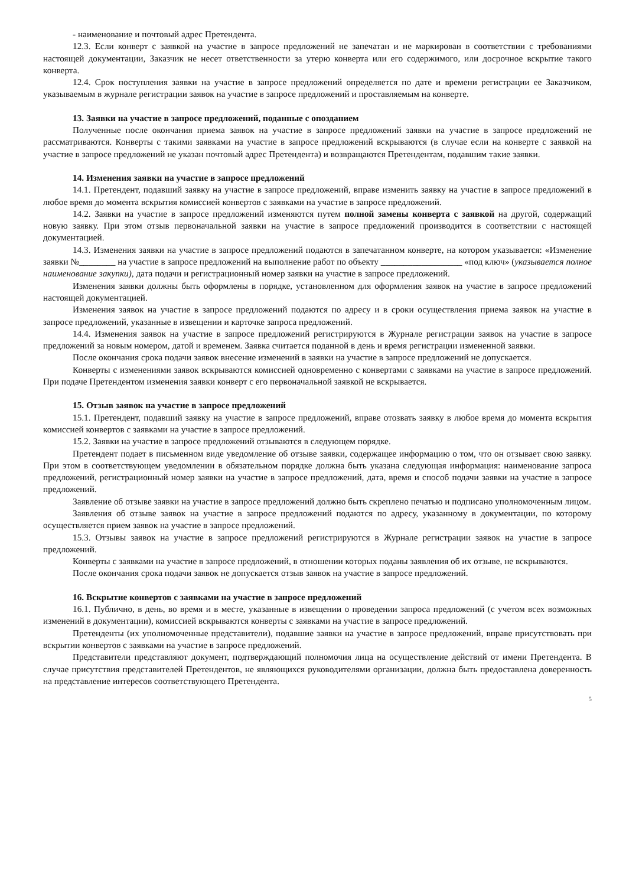- наименование и почтовый адрес Претендента.
12.3. Если конверт с заявкой на участие в запросе предложений не запечатан и не маркирован в соответствии с требованиями настоящей документации, Заказчик не несет ответственности за утерю конверта или его содержимого, или досрочное вскрытие такого конверта.
12.4. Срок поступления заявки на участие в запросе предложений определяется по дате и времени регистрации ее Заказчиком, указываемым в журнале регистрации заявок на участие в запросе предложений и проставляемым на конверте.
13. Заявки на участие в запросе предложений, поданные с опозданием
Полученные после окончания приема заявок на участие в запросе предложений заявки на участие в запросе предложений не рассматриваются. Конверты с такими заявками на участие в запросе предложений вскрываются (в случае если на конверте с заявкой на участие в запросе предложений не указан почтовый адрес Претендента) и возвращаются Претендентам, подавшим такие заявки.
14. Изменения заявки на участие в запросе предложений
14.1. Претендент, подавший заявку на участие в запросе предложений, вправе изменить заявку на участие в запросе предложений в любое время до момента вскрытия комиссией конвертов с заявками на участие в запросе предложений.
14.2. Заявки на участие в запросе предложений изменяются путем полной замены конверта с заявкой на другой, содержащий новую заявку. При этом отзыв первоначальной заявки на участие в запросе предложений производится в соответствии с настоящей документацией.
14.3. Изменения заявки на участие в запросе предложений подаются в запечатанном конверте, на котором указывается: «Изменение заявки №________ на участие в запросе предложений на выполнение работ по объекту __________________ «под ключ» (указывается полное наименование закупки), дата подачи и регистрационный номер заявки на участие в запросе предложений.
Изменения заявки должны быть оформлены в порядке, установленном для оформления заявок на участие в запросе предложений настоящей документацией.
Изменения заявок на участие в запросе предложений подаются по адресу и в сроки осуществления приема заявок на участие в запросе предложений, указанные в извещении и карточке запроса предложений.
14.4. Изменения заявок на участие в запросе предложений регистрируются в Журнале регистрации заявок на участие в запросе предложений за новым номером, датой и временем. Заявка считается поданной в день и время регистрации измененной заявки.
После окончания срока подачи заявок внесение изменений в заявки на участие в запросе предложений не допускается.
Конверты с изменениями заявок вскрываются комиссией одновременно с конвертами с заявками на участие в запросе предложений. При подаче Претендентом изменения заявки конверт с его первоначальной заявкой не вскрывается.
15. Отзыв заявок на участие в запросе предложений
15.1. Претендент, подавший заявку на участие в запросе предложений, вправе отозвать заявку в любое время до момента вскрытия комиссией конвертов с заявками на участие в запросе предложений.
15.2. Заявки на участие в запросе предложений отзываются в следующем порядке.
Претендент подает в письменном виде уведомление об отзыве заявки, содержащее информацию о том, что он отзывает свою заявку. При этом в соответствующем уведомлении в обязательном порядке должна быть указана следующая информация: наименование запроса предложений, регистрационный номер заявки на участие в запросе предложений, дата, время и способ подачи заявки на участие в запросе предложений.
Заявление об отзыве заявки на участие в запросе предложений должно быть скреплено печатью и подписано уполномоченным лицом.
Заявления об отзыве заявок на участие в запросе предложений подаются по адресу, указанному в документации, по которому осуществляется прием заявок на участие в запросе предложений.
15.3. Отзывы заявок на участие в запросе предложений регистрируются в Журнале регистрации заявок на участие в запросе предложений.
Конверты с заявками на участие в запросе предложений, в отношении которых поданы заявления об их отзыве, не вскрываются.
После окончания срока подачи заявок не допускается отзыв заявок на участие в запросе предложений.
16. Вскрытие конвертов с заявками на участие в запросе предложений
16.1. Публично, в день, во время и в месте, указанные в извещении о проведении запроса предложений (с учетом всех возможных изменений в документации), комиссией вскрываются конверты с заявками на участие в запросе предложений.
Претенденты (их уполномоченные представители), подавшие заявки на участие в запросе предложений, вправе присутствовать при вскрытии конвертов с заявками на участие в запросе предложений.
Представители представляют документ, подтверждающий полномочия лица на осуществление действий от имени Претендента. В случае присутствия представителей Претендентов, не являющихся руководителями организации, должна быть предоставлена доверенность на представление интересов соответствующего Претендента.
5